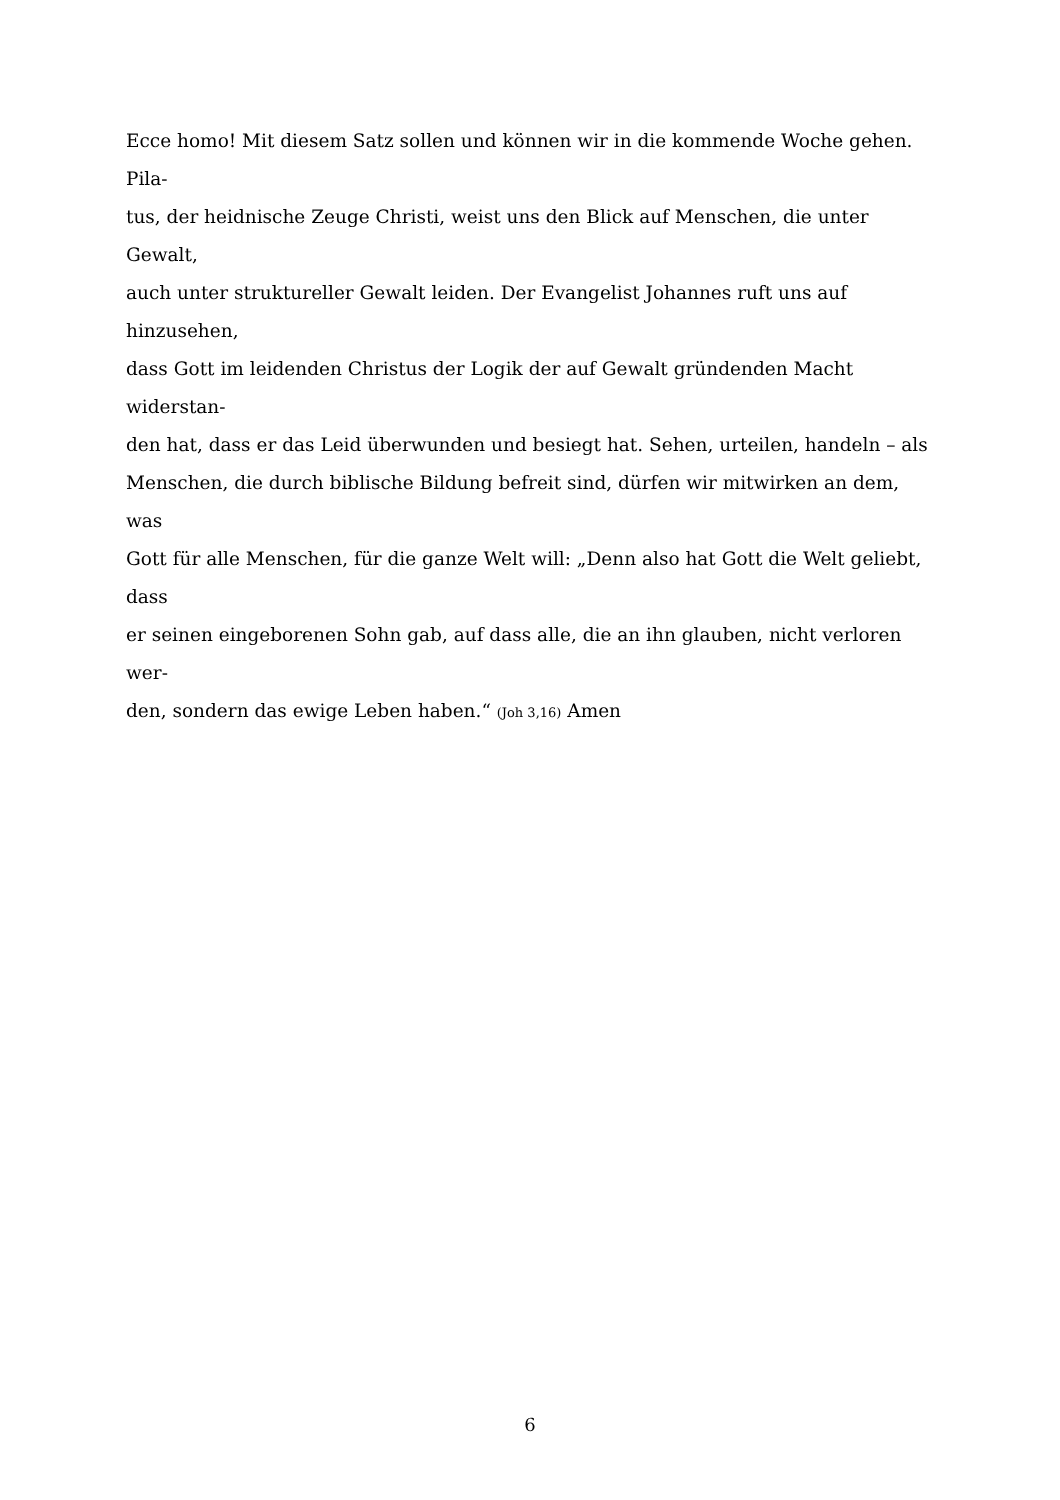Ecce homo! Mit diesem Satz sollen und können wir in die kommende Woche gehen. Pila-
tus, der heidnische Zeuge Christi, weist uns den Blick auf Menschen, die unter Gewalt,
auch unter struktureller Gewalt leiden. Der Evangelist Johannes ruft uns auf hinzusehen,
dass Gott im leidenden Christus der Logik der auf Gewalt gründenden Macht widerstan-
den hat, dass er das Leid überwunden und besiegt hat. Sehen, urteilen, handeln – als
Menschen, die durch biblische Bildung befreit sind, dürfen wir mitwirken an dem, was
Gott für alle Menschen, für die ganze Welt will: „Denn also hat Gott die Welt geliebt, dass
er seinen eingeborenen Sohn gab, auf dass alle, die an ihn glauben, nicht verloren wer-
den, sondern das ewige Leben haben.“ (Joh 3,16) Amen
6